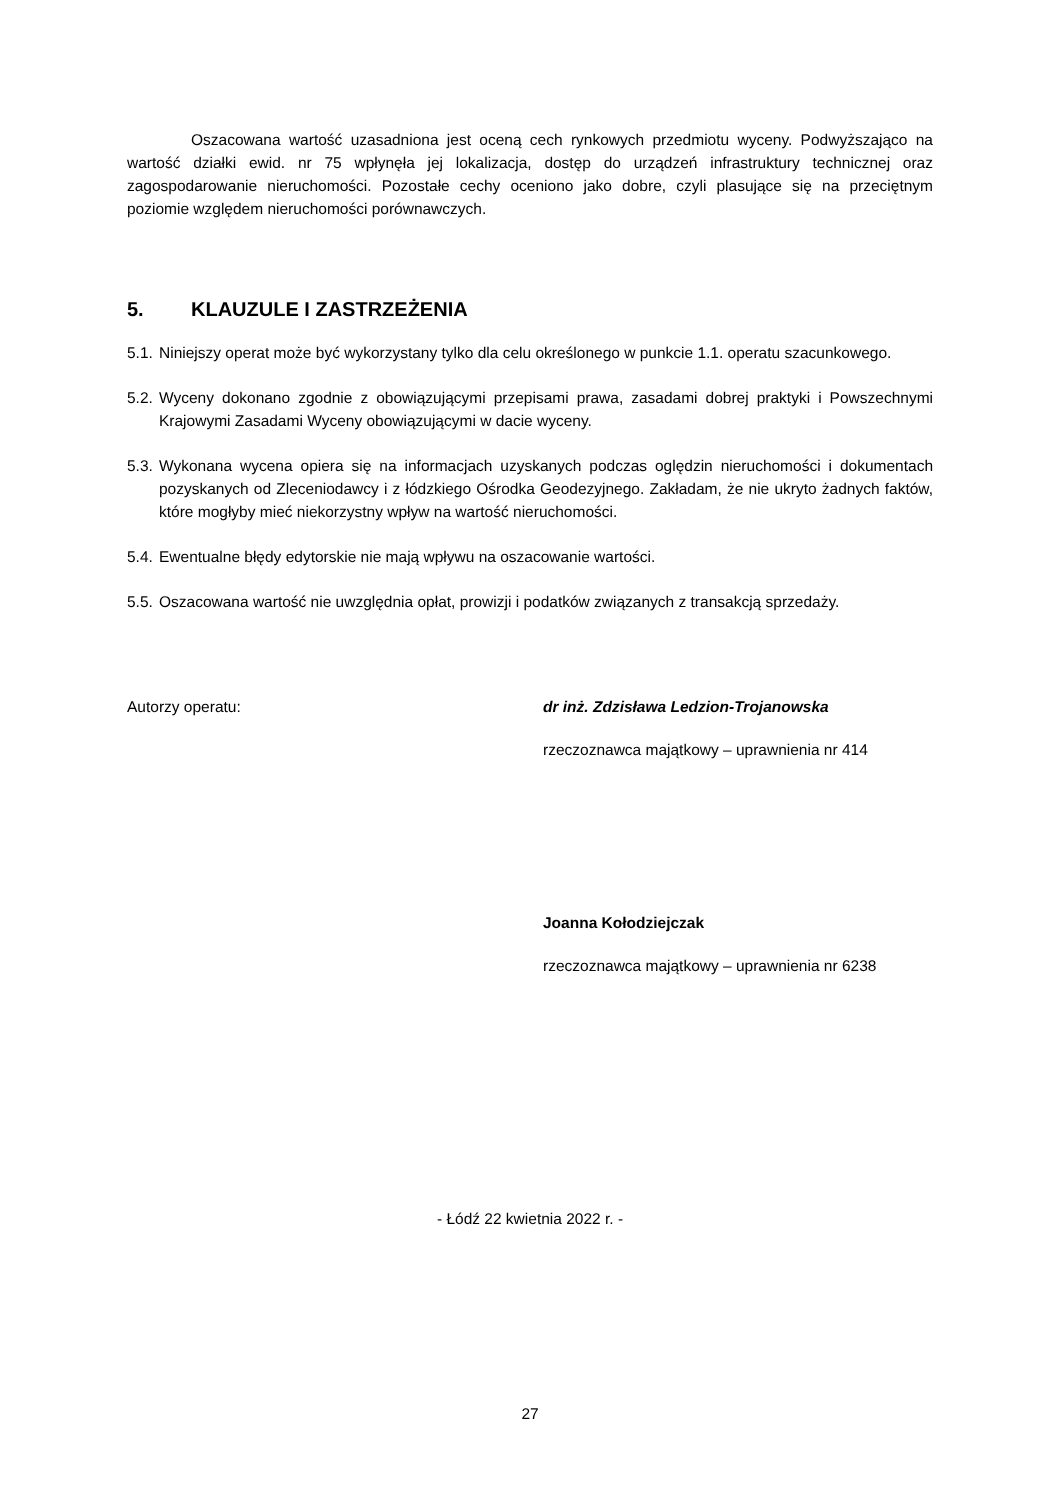Oszacowana wartość uzasadniona jest oceną cech rynkowych przedmiotu wyceny. Podwyższająco na wartość działki ewid. nr 75 wpłynęła jej lokalizacja, dostęp do urządzeń infrastruktury technicznej oraz zagospodarowanie nieruchomości. Pozostałe cechy oceniono jako dobre, czyli plasujące się na przeciętnym poziomie względem nieruchomości porównawczych.
5. KLAUZULE I ZASTRZEŻENIA
5.1.
Niniejszy operat może być wykorzystany tylko dla celu określonego w punkcie 1.1. operatu szacunkowego.
5.2.
Wyceny dokonano zgodnie z obowiązującymi przepisami prawa, zasadami dobrej praktyki i Powszechnymi Krajowymi Zasadami Wyceny obowiązującymi w dacie wyceny.
5.3.
Wykonana wycena opiera się na informacjach uzyskanych podczas oględzin nieruchomości i dokumentach pozyskanych od Zleceniodawcy i z łódzkiego Ośrodka Geodezyjnego. Zakładam, że nie ukryto żadnych faktów, które mogłyby mieć niekorzystny wpływ na wartość nieruchomości.
5.4.
Ewentualne błędy edytorskie nie mają wpływu na oszacowanie wartości.
5.5.
Oszacowana wartość nie uwzględnia opłat, prowizji i podatków związanych z transakcją sprzedaży.
Autorzy operatu: dr inż. Zdzisława Ledzion-Trojanowska
rzeczoznawca majątkowy – uprawnienia nr 414
Joanna Kołodziejczak
rzeczoznawca majątkowy – uprawnienia nr 6238
- Łódź 22 kwietnia 2022 r. -
27